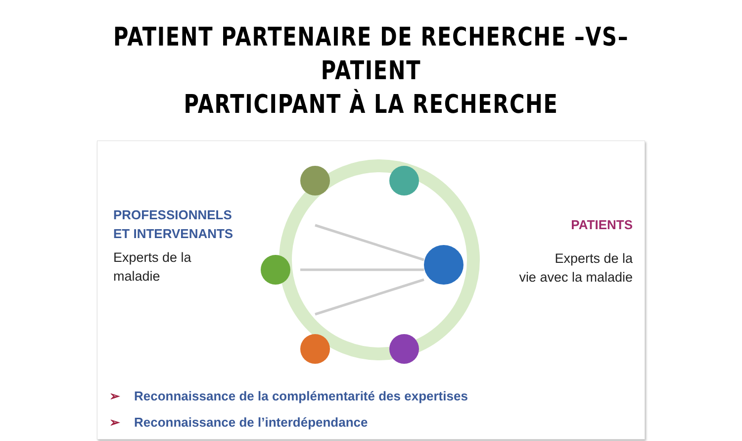PATIENT PARTENAIRE DE RECHERCHE –VS– PATIENT
PARTICIPANT À LA RECHERCHE
PROFESSIONNELS
ET INTERVENANTS
Experts de la
maladie
PATIENTS
Experts de la
vie avec la maladie
➢ Reconnaissance de la complémentarité des expertises
➢ Reconnaissance de l’interdépendance